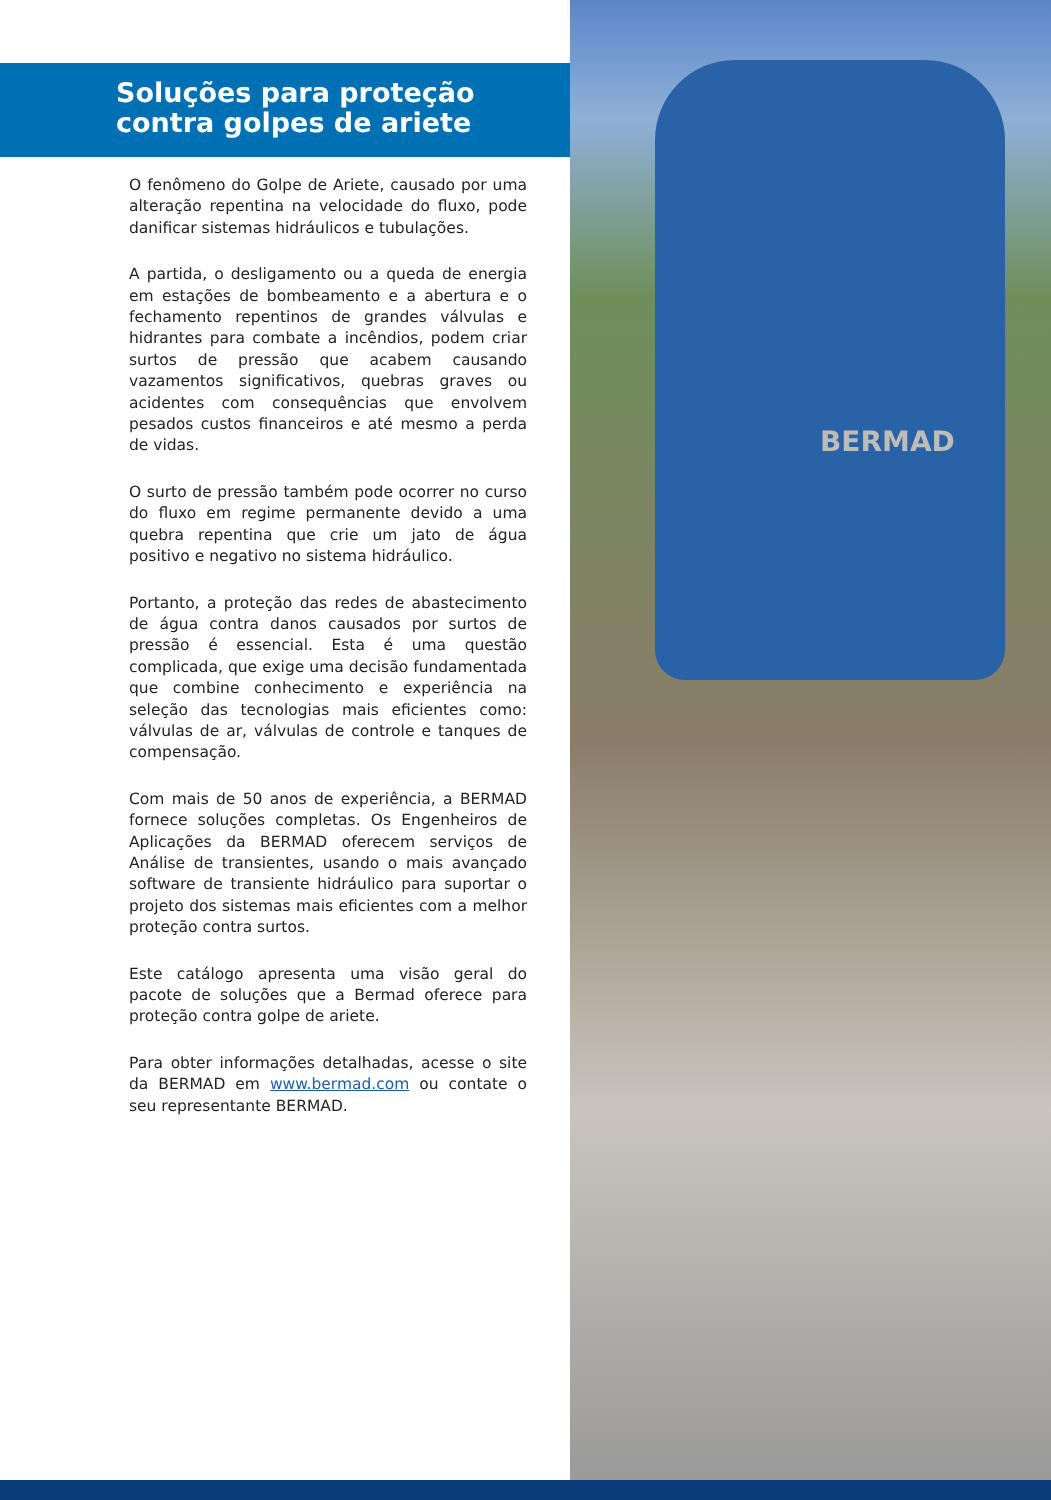Soluções para proteção contra golpes de ariete
O fenômeno do Golpe de Ariete, causado por uma alteração repentina na velocidade do fluxo, pode danificar sistemas hidráulicos e tubulações.
A partida, o desligamento ou a queda de energia em estações de bombeamento e a abertura e o fechamento repentinos de grandes válvulas e hidrantes para combate a incêndios, podem criar surtos de pressão que acabem causando vazamentos significativos, quebras graves ou acidentes com consequências que envolvem pesados custos financeiros e até mesmo a perda de vidas.
O surto de pressão também pode ocorrer no curso do fluxo em regime permanente devido a uma quebra repentina que crie um jato de água positivo e negativo no sistema hidráulico.
Portanto, a proteção das redes de abastecimento de água contra danos causados por surtos de pressão é essencial. Esta é uma questão complicada, que exige uma decisão fundamentada que combine conhecimento e experiência na seleção das tecnologias mais eficientes como: válvulas de ar, válvulas de controle e tanques de compensação.
Com mais de 50 anos de experiência, a BERMAD fornece soluções completas. Os Engenheiros de Aplicações da BERMAD oferecem serviços de Análise de transientes, usando o mais avançado software de transiente hidráulico para suportar o projeto dos sistemas mais eficientes com a melhor proteção contra surtos.
Este catálogo apresenta uma visão geral do pacote de soluções que a Bermad oferece para proteção contra golpe de ariete.
Para obter informações detalhadas, acesse o site da BERMAD em www.bermad.com ou contate o seu representante BERMAD.
BERMAD